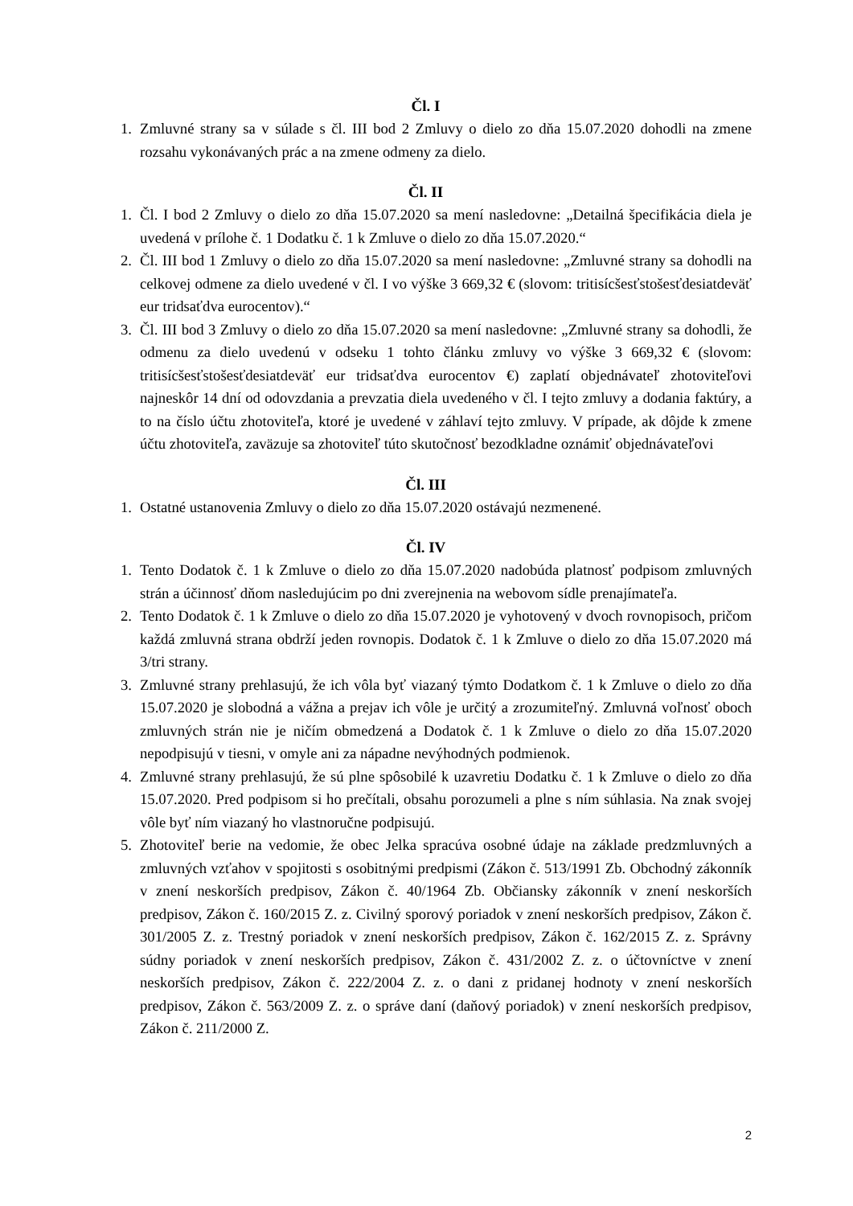Čl. I
1. Zmluvné strany sa v súlade s čl. III bod 2 Zmluvy o dielo zo dňa 15.07.2020 dohodli na zmene rozsahu vykonávaných prác a na zmene odmeny za dielo.
Čl. II
1. Čl. I bod 2 Zmluvy o dielo zo dňa 15.07.2020 sa mení nasledovne: „Detailná špecifikácia diela je uvedená v prílohe č. 1 Dodatku č. 1 k Zmluve o dielo zo dňa 15.07.2020.“
2. Čl. III bod 1 Zmluvy o dielo zo dňa 15.07.2020 sa mení nasledovne: „Zmluvné strany sa dohodli na celkovej odmene za dielo uvedené v čl. I vo výške 3 669,32 € (slovom: tritisícšesťstošesťdesiatdeväť eur tridsaťdva eurocentov).“
3. Čl. III bod 3 Zmluvy o dielo zo dňa 15.07.2020 sa mení nasledovne: „Zmluvné strany sa dohodli, že odmenu za dielo uvedenú v odseku 1 tohto článku zmluvy vo výške 3 669,32 € (slovom: tritisícšesťstošesťdesiatdeväť eur tridsaťdva eurocentov €) zaplatí objednávateľ zhotoviteľovi najneskôr 14 dní od odovzdania a prevzatia diela uvedeného v čl. I tejto zmluvy a dodania faktúry, a to na číslo účtu zhotoviteľa, ktoré je uvedené v záhlaví tejto zmluvy. V prípade, ak dôjde k zmene účtu zhotoviteľa, zaväzuje sa zhotoviteľ túto skutočnosť bezodkladne oznámiť objednávateľovi
Čl. III
1. Ostatné ustanovenia Zmluvy o dielo zo dňa 15.07.2020 ostávajú nezmenené.
Čl. IV
1. Tento Dodatok č. 1 k Zmluve o dielo zo dňa 15.07.2020 nadobúda platnosť podpisom zmluvných strán a účinnosť dňom nasledujúcim po dni zverejnenia na webovom sídle prenajímateľa.
2. Tento Dodatok č. 1 k Zmluve o dielo zo dňa 15.07.2020 je vyhotovený v dvoch rovnopisoch, pričom každá zmluvná strana obdrží jeden rovnopis. Dodatok č. 1 k Zmluve o dielo zo dňa 15.07.2020 má 3/tri strany.
3. Zmluvné strany prehlasujú, že ich vôla byť viazaný týmto Dodatkom č. 1 k Zmluve o dielo zo dňa 15.07.2020 je slobodná a vážna a prejav ich vôle je určitý a zrozumiteľný. Zmluvná voľnosť oboch zmluvných strán nie je ničím obmedzená a Dodatok č. 1 k Zmluve o dielo zo dňa 15.07.2020 nepodpisujú v tiesni, v omyle ani za nápadne nevýhodných podmienok.
4. Zmluvné strany prehlasujú, že sú plne spôsobilé k uzavretiu Dodatku č. 1 k Zmluve o dielo zo dňa 15.07.2020. Pred podpisom si ho prečítali, obsahu porozumeli a plne s ním súhlasia. Na znak svojej vôle byť ním viazaný ho vlastnoručne podpisujú.
5. Zhotoviteľ berie na vedomie, že obec Jelka spracúva osobné údaje na základe predzmluvných a zmluvných vzťahov v spojitosti s osobitnými predpismi (Zákon č. 513/1991 Zb. Obchodný zákonník v znení neskorších predpisov, Zákon č. 40/1964 Zb. Občiansky zákonník v znení neskorších predpisov, Zákon č. 160/2015 Z. z. Civilný sporový poriadok v znení neskorších predpisov, Zákon č. 301/2005 Z. z. Trestný poriadok v znení neskorších predpisov, Zákon č. 162/2015 Z. z. Správny súdny poriadok v znení neskorších predpisov, Zákon č. 431/2002 Z. z. o účtovníctve v znení neskorších predpisov, Zákon č. 222/2004 Z. z. o dani z pridanej hodnoty v znení neskorších predpisov, Zákon č. 563/2009 Z. z. o správe daní (daňový poriadok) v znení neskorších predpisov, Zákon č. 211/2000 Z.
2